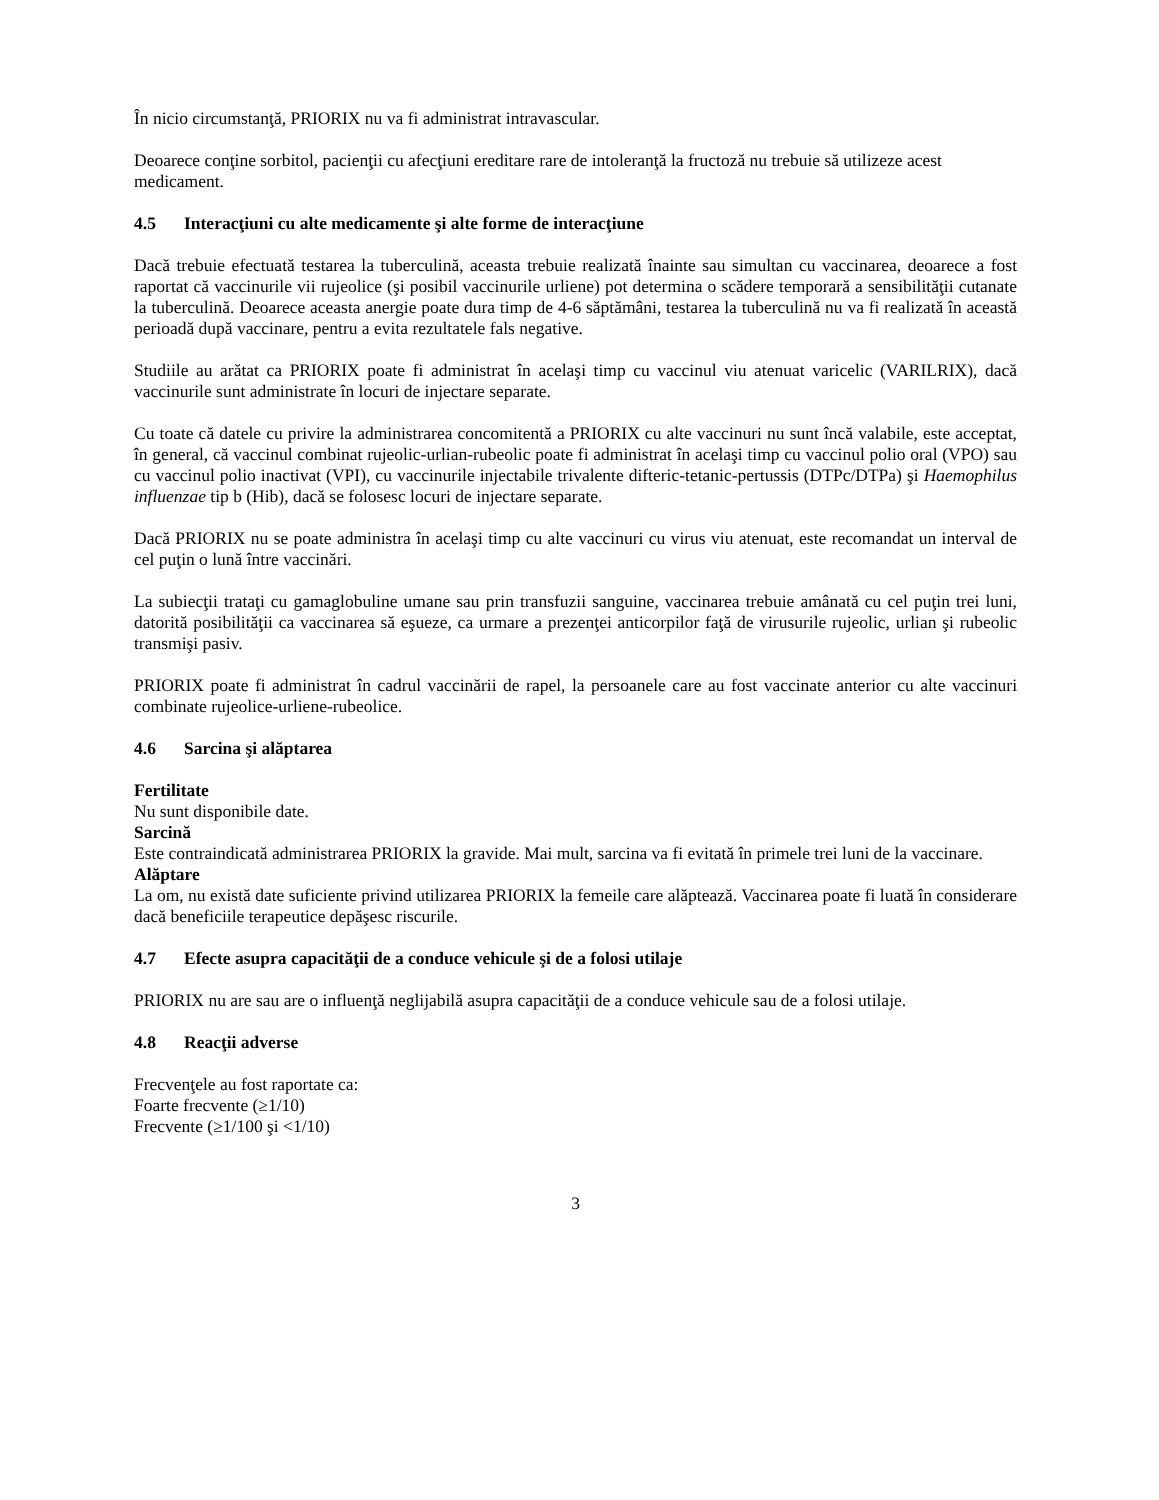În nicio circumstanţă, PRIORIX nu va fi administrat intravascular.
Deoarece conţine sorbitol, pacienţii cu afecţiuni ereditare rare de intoleranţă la fructoză nu trebuie să utilizeze acest medicament.
4.5 Interacţiuni cu alte medicamente şi alte forme de interacţiune
Dacă trebuie efectuată testarea la tuberculină, aceasta trebuie realizată înainte sau simultan cu vaccinarea, deoarece a fost raportat că vaccinurile vii rujeolice (şi posibil vaccinurile urliene) pot determina o scădere temporară a sensibilităţii cutanate la tuberculină. Deoarece aceasta anergie poate dura timp de 4-6 săptămâni, testarea la tuberculină nu va fi realizată în această perioadă după vaccinare, pentru a evita rezultatele fals negative.
Studiile au arătat ca PRIORIX poate fi administrat în acelaşi timp cu vaccinul viu atenuat varicelic (VARILRIX), dacă vaccinurile sunt administrate în locuri de injectare separate.
Cu toate că datele cu privire la administrarea concomitentă a PRIORIX cu alte vaccinuri nu sunt încă valabile, este acceptat, în general, că vaccinul combinat rujeolic-urlian-rubeolic poate fi administrat în acelaşi timp cu vaccinul polio oral (VPO) sau cu vaccinul polio inactivat (VPI), cu vaccinurile injectabile trivalente difteric-tetanic-pertussis (DTPc/DTPa) şi Haemophilus influenzae tip b (Hib), dacă se folosesc locuri de injectare separate.
Dacă PRIORIX nu se poate administra în acelaşi timp cu alte vaccinuri cu virus viu atenuat, este recomandat un interval de cel puţin o lună între vaccinări.
La subiecţii trataţi cu gamaglobuline umane sau prin transfuzii sanguine, vaccinarea trebuie amânată cu cel puţin trei luni, datorită posibilităţii ca vaccinarea să eşueze, ca urmare a prezenţei anticorpilor faţă de virusurile rujeolic, urlian şi rubeolic transmişi pasiv.
PRIORIX poate fi administrat în cadrul vaccinării de rapel, la persoanele care au fost vaccinate anterior cu alte vaccinuri combinate rujeolice-urliene-rubeolice.
4.6 Sarcina şi alăptarea
Fertilitate
Nu sunt disponibile date.
Sarcină
Este contraindicată administrarea PRIORIX la gravide. Mai mult, sarcina va fi evitată în primele trei luni de la vaccinare.
Alăptare
La om, nu există date suficiente privind utilizarea PRIORIX la femeile care alăptează. Vaccinarea poate fi luată în considerare dacă beneficiile terapeutice depăşesc riscurile.
4.7 Efecte asupra capacităţii de a conduce vehicule şi de a folosi utilaje
PRIORIX nu are sau are o influenţă neglijabilă asupra capacităţii de a conduce vehicule sau de a folosi utilaje.
4.8 Reacţii adverse
Frecvenţele au fost raportate ca:
Foarte frecvente (≥1/10)
Frecvente (≥1/100 şi <1/10)
3